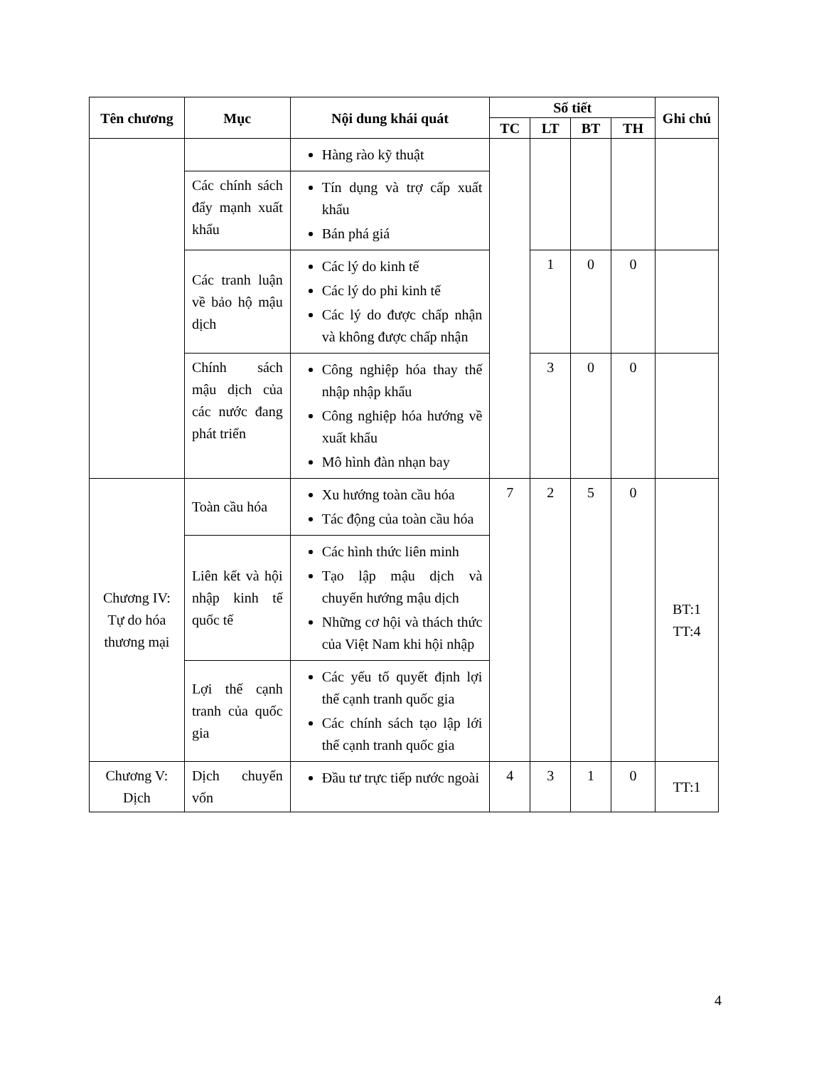| Tên chương | Mục | Nội dung khái quát | Số tiết | | | | Ghi chú |
| --- | --- | --- | --- | --- | --- | --- | --- |
| | | | TC | LT | BT | TH | |
| | | Hàng rào kỹ thuật | | | | | |
| | Các chính sách đẩy mạnh xuất khẩu | Tín dụng và trợ cấp xuất khẩu Bán phá giá | | | | | |
| | Các tranh luận về bảo hộ mậu dịch | Các lý do kinh tế Các lý do phi kinh tế Các lý do được chấp nhận và không được chấp nhận | | 1 | 0 | 0 | |
| | Chính sách mậu dịch của các nước đang phát triển | Công nghiệp hóa thay thế nhập nhập khẩu Công nghiệp hóa hướng về xuất khẩu Mô hình đàn nhạn bay | | 3 | 0 | 0 | |
| Chương IV: Tự do hóa thương mại | Toàn cầu hóa | Xu hướng toàn cầu hóa Tác động của toàn cầu hóa | 7 | 2 | 5 | 0 | BT:1 TT:4 |
| | Liên kết và hội nhập kinh tế quốc tế | Các hình thức liên minh Tạo lập mậu dịch và chuyển hướng mậu dịch Những cơ hội và thách thức của Việt Nam khi hội nhập | | | | | |
| | Lợi thế cạnh tranh của quốc gia | Các yếu tố quyết định lợi thế cạnh tranh quốc gia Các chính sách tạo lập lới thế cạnh tranh quốc gia | | | | | |
| Chương V: Dịch | Dịch chuyển vốn | Đầu tư trực tiếp nước ngoài | 4 | 3 | 1 | 0 | TT:1 |
4